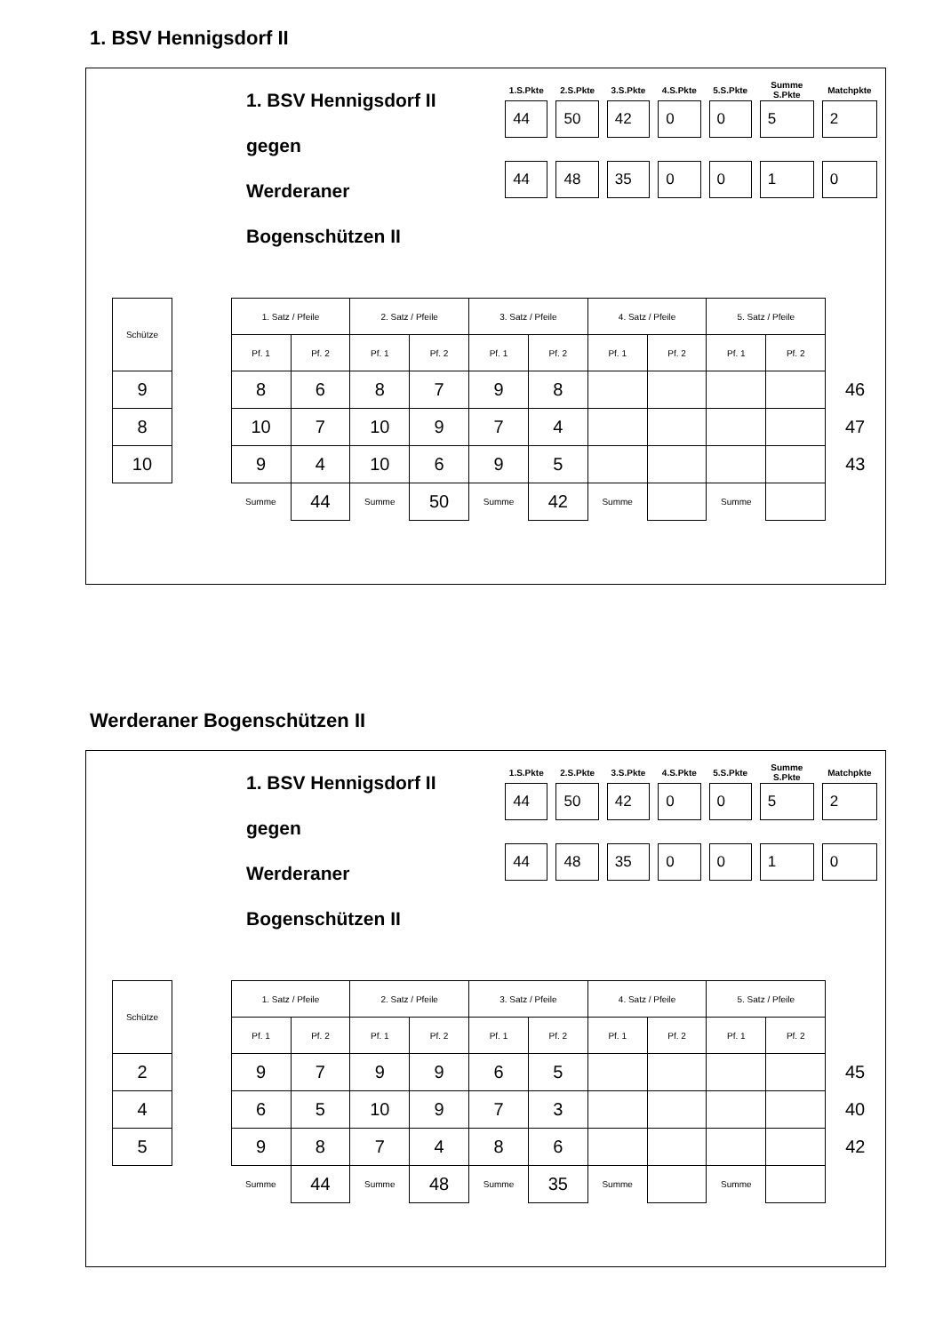1. BSV Hennigsdorf II
1. BSV Hennigsdorf II
gegen
Werderaner Bogenschützen II
| 1.S.Pkte | 2.S.Pkte | 3.S.Pkte | 4.S.Pkte | 5.S.Pkte | Summe S.Pkte | Matchpkte |
| --- | --- | --- | --- | --- | --- | --- |
| 44 | 50 | 42 | 0 | 0 | 5 | 2 |
| 44 | 48 | 35 | 0 | 0 | 1 | 0 |
| Schütze | | 1. Satz / Pfeile | | 2. Satz / Pfeile | | 3. Satz / Pfeile | | 4. Satz / Pfeile | | 5. Satz / Pfeile | | |
| | | Pf. 1 | Pf. 2 | Pf. 1 | Pf. 2 | Pf. 1 | Pf. 2 | Pf. 1 | Pf. 2 | Pf. 1 | Pf. 2 | |
| 9 | | 8 | 6 | 8 | 7 | 9 | 8 | | | | | 46 |
| 8 | | 10 | 7 | 10 | 9 | 7 | 4 | | | | | 47 |
| 10 | | 9 | 4 | 10 | 6 | 9 | 5 | | | | | 43 |
| | | Summe | 44 | Summe | 50 | Summe | 42 | Summe | | Summe | | |
Werderaner Bogenschützen II
1. BSV Hennigsdorf II
gegen
Werderaner Bogenschützen II
| 1.S.Pkte | 2.S.Pkte | 3.S.Pkte | 4.S.Pkte | 5.S.Pkte | Summe S.Pkte | Matchpkte |
| --- | --- | --- | --- | --- | --- | --- |
| 44 | 50 | 42 | 0 | 0 | 5 | 2 |
| 44 | 48 | 35 | 0 | 0 | 1 | 0 |
| Schütze | | 1. Satz / Pfeile | | 2. Satz / Pfeile | | 3. Satz / Pfeile | | 4. Satz / Pfeile | | 5. Satz / Pfeile | | |
| | | Pf. 1 | Pf. 2 | Pf. 1 | Pf. 2 | Pf. 1 | Pf. 2 | Pf. 1 | Pf. 2 | Pf. 1 | Pf. 2 | |
| 2 | | 9 | 7 | 9 | 9 | 6 | 5 | | | | | 45 |
| 4 | | 6 | 5 | 10 | 9 | 7 | 3 | | | | | 40 |
| 5 | | 9 | 8 | 7 | 4 | 8 | 6 | | | | | 42 |
| | | Summe | 44 | Summe | 48 | Summe | 35 | Summe | | Summe | | |